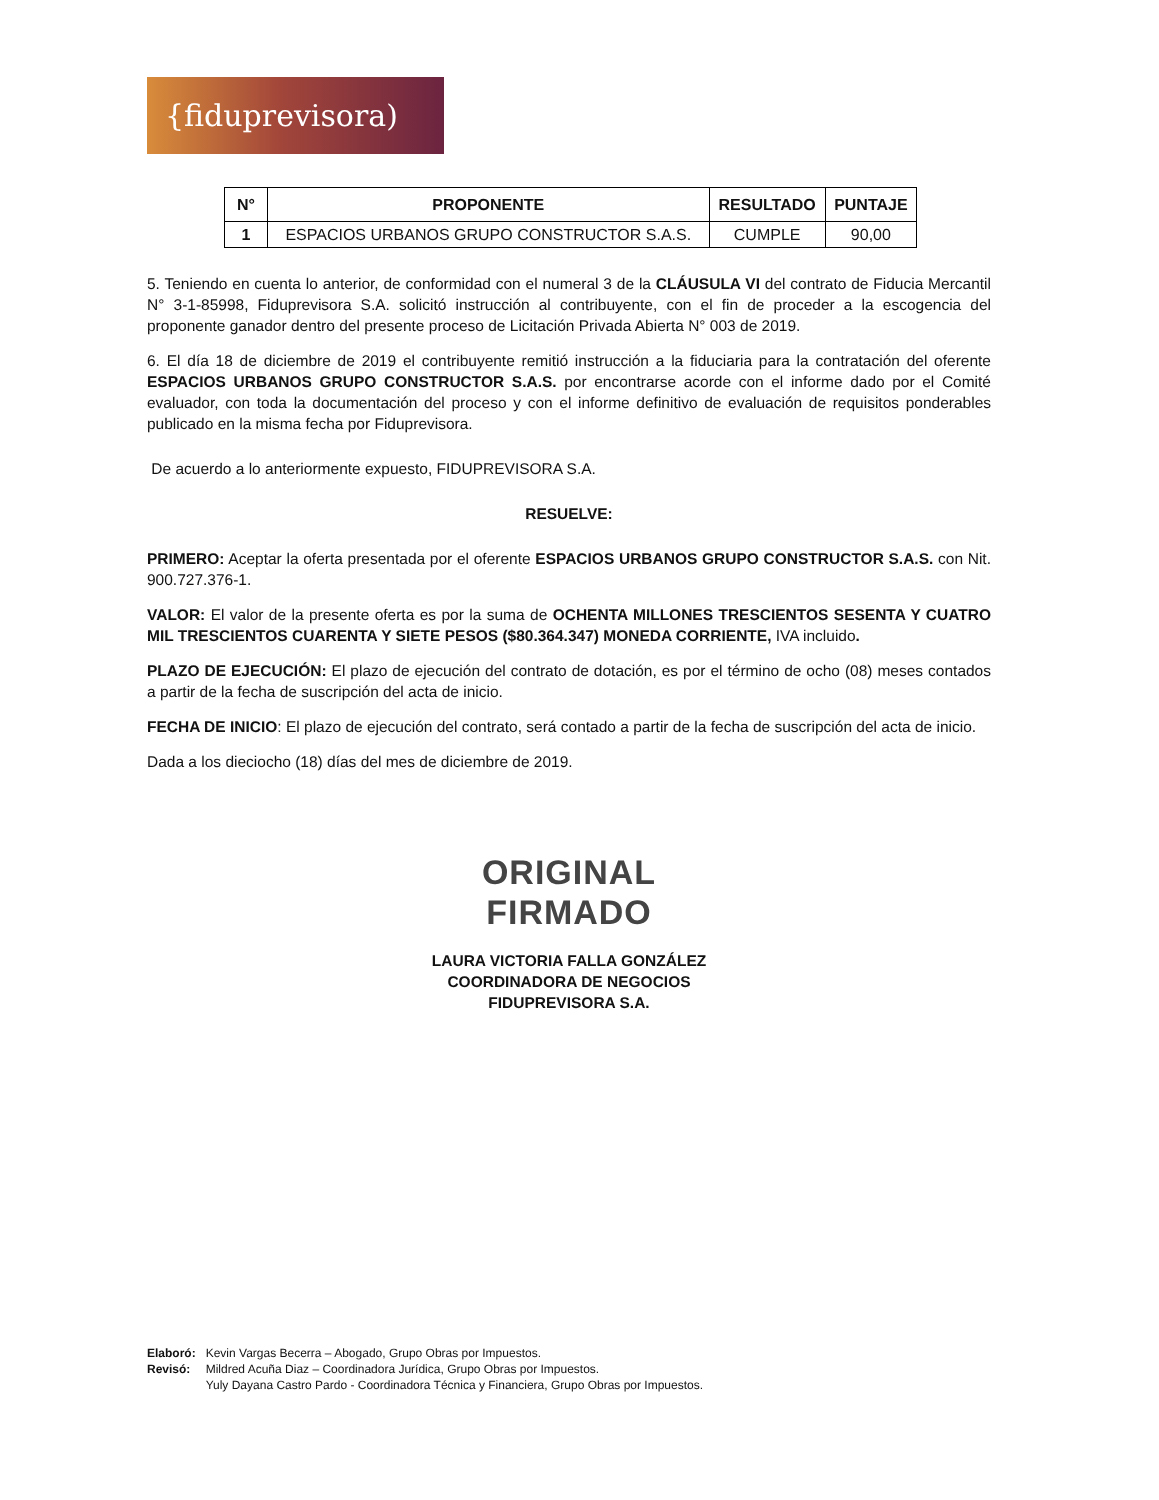{fiduprevisora)
| N° | PROPONENTE | RESULTADO | PUNTAJE |
| --- | --- | --- | --- |
| 1 | ESPACIOS URBANOS GRUPO CONSTRUCTOR S.A.S. | CUMPLE | 90,00 |
5. Teniendo en cuenta lo anterior, de conformidad con el numeral 3 de la CLÁUSULA VI del contrato de Fiducia Mercantil N° 3-1-85998, Fiduprevisora S.A. solicitó instrucción al contribuyente, con el fin de proceder a la escogencia del proponente ganador dentro del presente proceso de Licitación Privada Abierta N° 003 de 2019.
6. El día 18 de diciembre de 2019 el contribuyente remitió instrucción a la fiduciaria para la contratación del oferente ESPACIOS URBANOS GRUPO CONSTRUCTOR S.A.S. por encontrarse acorde con el informe dado por el Comité evaluador, con toda la documentación del proceso y con el informe definitivo de evaluación de requisitos ponderables publicado en la misma fecha por Fiduprevisora.
De acuerdo a lo anteriormente expuesto, FIDUPREVISORA S.A.
RESUELVE:
PRIMERO: Aceptar la oferta presentada por el oferente ESPACIOS URBANOS GRUPO CONSTRUCTOR S.A.S. con Nit. 900.727.376-1.
VALOR: El valor de la presente oferta es por la suma de OCHENTA MILLONES TRESCIENTOS SESENTA Y CUATRO MIL TRESCIENTOS CUARENTA Y SIETE PESOS ($80.364.347) MONEDA CORRIENTE, IVA incluido.
PLAZO DE EJECUCIÓN: El plazo de ejecución del contrato de dotación, es por el término de ocho (08) meses contados a partir de la fecha de suscripción del acta de inicio.
FECHA DE INICIO: El plazo de ejecución del contrato, será contado a partir de la fecha de suscripción del acta de inicio.
Dada a los dieciocho (18) días del mes de diciembre de 2019.
ORIGINAL
FIRMADO
LAURA VICTORIA FALLA GONZÁLEZ
COORDINADORA DE NEGOCIOS
FIDUPREVISORA S.A.
| Elaboró: | Kevin Vargas Becerra – Abogado, Grupo Obras por Impuestos. |
| Revisó: | Mildred Acuña Diaz – Coordinadora Jurídica, Grupo Obras por Impuestos. |
| | Yuly Dayana Castro Pardo - Coordinadora Técnica y Financiera, Grupo Obras por Impuestos. |